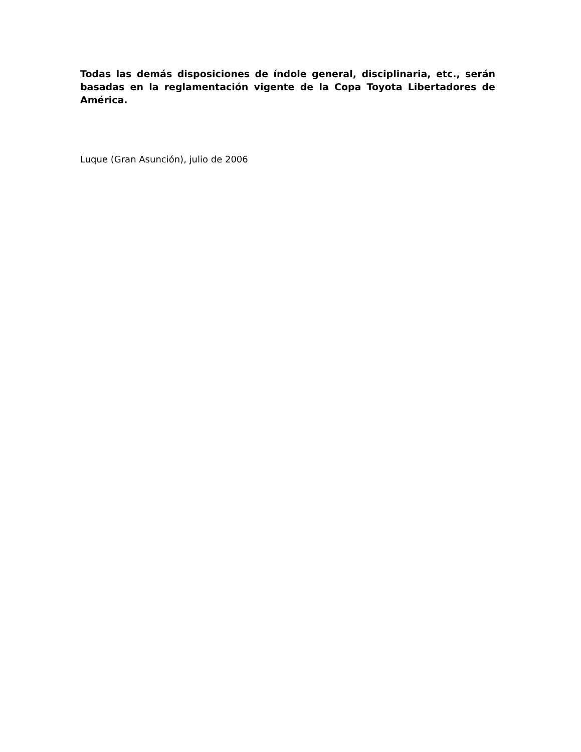Todas las demás disposiciones de índole general, disciplinaria, etc., serán basadas en la reglamentación vigente de la Copa Toyota Libertadores de América.
Luque (Gran Asunción), julio de 2006